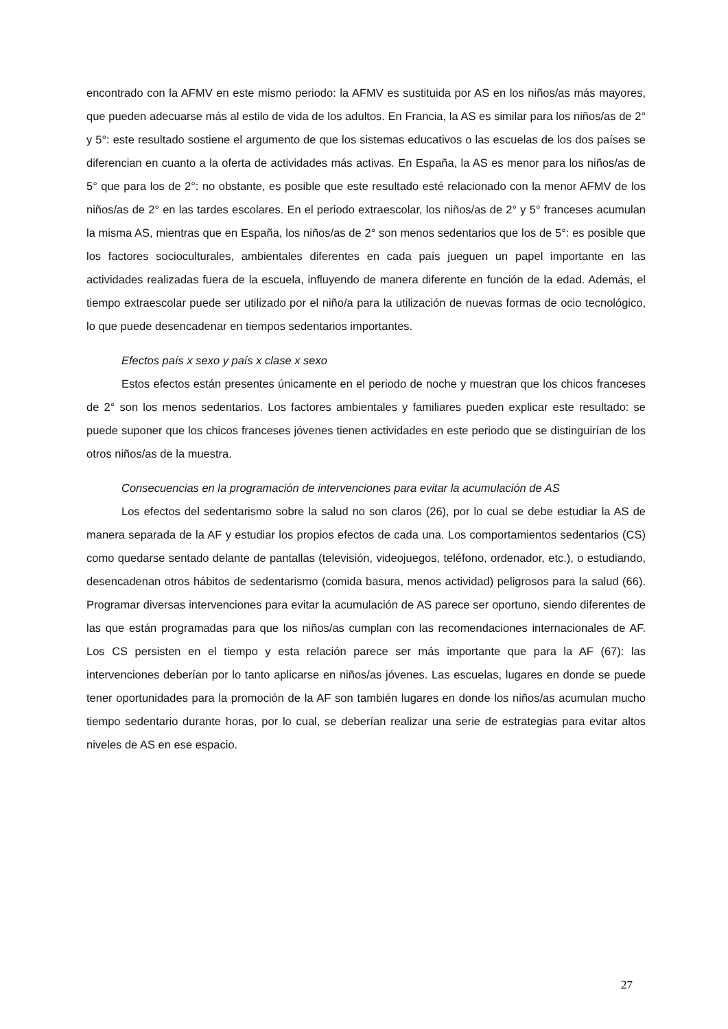encontrado con la AFMV en este mismo periodo: la AFMV es sustituida por AS en los niños/as más mayores, que pueden adecuarse más al estilo de vida de los adultos. En Francia, la AS es similar para los niños/as de 2° y 5°: este resultado sostiene el argumento de que los sistemas educativos o las escuelas de los dos países se diferencian en cuanto a la oferta de actividades más activas. En España, la AS es menor para los niños/as de 5° que para los de 2°: no obstante, es posible que este resultado esté relacionado con la menor AFMV de los niños/as de 2° en las tardes escolares. En el periodo extraescolar, los niños/as de 2° y 5° franceses acumulan la misma AS, mientras que en España, los niños/as de 2° son menos sedentarios que los de 5°: es posible que los factores socioculturales, ambientales diferentes en cada país jueguen un papel importante en las actividades realizadas fuera de la escuela, influyendo de manera diferente en función de la edad. Además, el tiempo extraescolar puede ser utilizado por el niño/a para la utilización de nuevas formas de ocio tecnológico, lo que puede desencadenar en tiempos sedentarios importantes.
Efectos país x sexo y país x clase x sexo
Estos efectos están presentes únicamente en el periodo de noche y muestran que los chicos franceses de 2° son los menos sedentarios. Los factores ambientales y familiares pueden explicar este resultado: se puede suponer que los chicos franceses jóvenes tienen actividades en este periodo que se distinguirían de los otros niños/as de la muestra.
Consecuencias en la programación de intervenciones para evitar la acumulación de AS
Los efectos del sedentarismo sobre la salud no son claros (26), por lo cual se debe estudiar la AS de manera separada de la AF y estudiar los propios efectos de cada una. Los comportamientos sedentarios (CS) como quedarse sentado delante de pantallas (televisión, videojuegos, teléfono, ordenador, etc.), o estudiando, desencadenan otros hábitos de sedentarismo (comida basura, menos actividad) peligrosos para la salud (66). Programar diversas intervenciones para evitar la acumulación de AS parece ser oportuno, siendo diferentes de las que están programadas para que los niños/as cumplan con las recomendaciones internacionales de AF. Los CS persisten en el tiempo y esta relación parece ser más importante que para la AF (67): las intervenciones deberían por lo tanto aplicarse en niños/as jóvenes. Las escuelas, lugares en donde se puede tener oportunidades para la promoción de la AF son también lugares en donde los niños/as acumulan mucho tiempo sedentario durante horas, por lo cual, se deberían realizar una serie de estrategias para evitar altos niveles de AS en ese espacio.
27